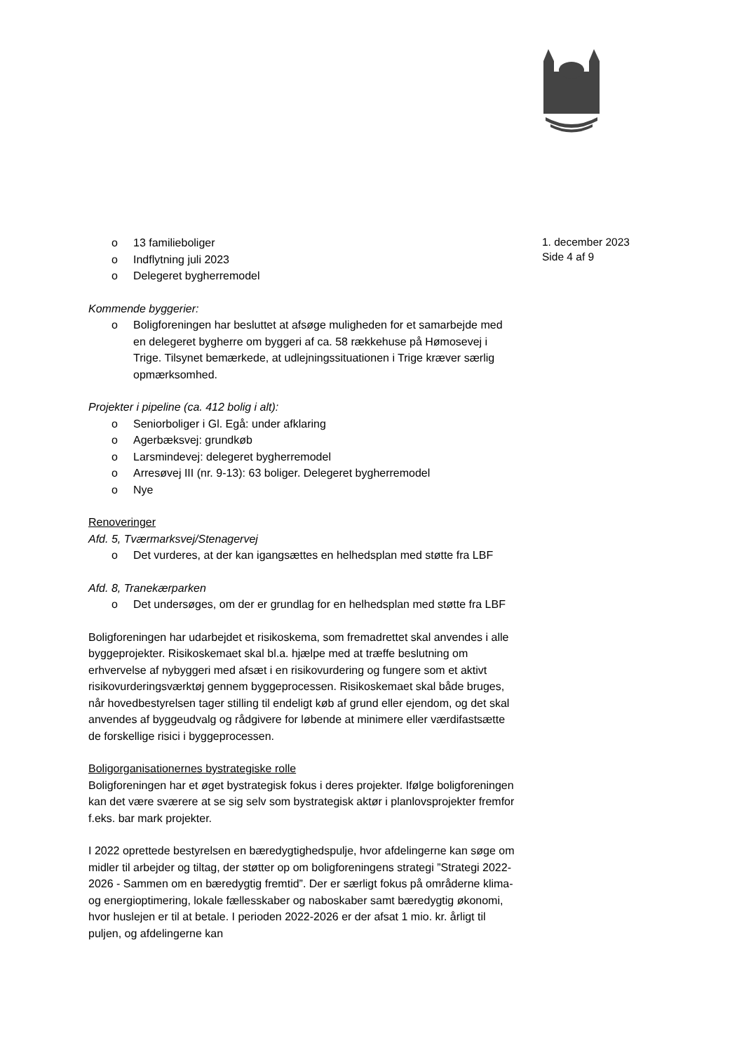o 13 familieboliger
o Indflytning juli 2023
o Delegeret bygherremodel
Kommende byggerier:
o Boligforeningen har besluttet at afsøge muligheden for et samarbejde med en delegeret bygherre om byggeri af ca. 58 rækkehuse på Hømosevej i Trige. Tilsynet bemærkede, at udlejningssituationen i Trige kræver særlig opmærksomhed.
Projekter i pipeline (ca. 412 bolig i alt):
o Seniorboliger i Gl. Egå: under afklaring
o Agerbæksvej: grundkøb
o Larsmindevej: delegeret bygherremodel
o Arresøvej III (nr. 9-13): 63 boliger. Delegeret bygherremodel
o Nye
Renoveringer
Afd. 5, Tværmarksvej/Stenagervej
o Det vurderes, at der kan igangsættes en helhedsplan med støtte fra LBF
Afd. 8, Tranekærparken
o Det undersøges, om der er grundlag for en helhedsplan med støtte fra LBF
Boligforeningen har udarbejdet et risikoskema, som fremadrettet skal anvendes i alle byggeprojekter. Risikoskemaet skal bl.a. hjælpe med at træffe beslutning om erhvervelse af nybyggeri med afsæt i en risikovurdering og fungere som et aktivt risikovurderingsværktøj gennem byggeprocessen. Risikoskemaet skal både bruges, når hovedbestyrelsen tager stilling til endeligt køb af grund eller ejendom, og det skal anvendes af byggeudvalg og rådgivere for løbende at minimere eller værdifastsætte de forskellige risici i byggeprocessen.
Boligorganisationernes bystrategiske rolle
Boligforeningen har et øget bystrategisk fokus i deres projekter. Ifølge boligforeningen kan det være sværere at se sig selv som bystrategisk aktør i planlovsprojekter fremfor f.eks. bar mark projekter.
I 2022 oprettede bestyrelsen en bæredygtighedspulje, hvor afdelingerne kan søge om midler til arbejder og tiltag, der støtter op om boligforeningens strategi ”Strategi 2022-2026 - Sammen om en bæredygtig fremtid”. Der er særligt fokus på områderne klima- og energioptimering, lokale fællesskaber og naboskaber samt bæredygtig økonomi, hvor huslejen er til at betale. I perioden 2022-2026 er der afsat 1 mio. kr. årligt til puljen, og afdelingerne kan
1. december 2023
Side 4 af 9